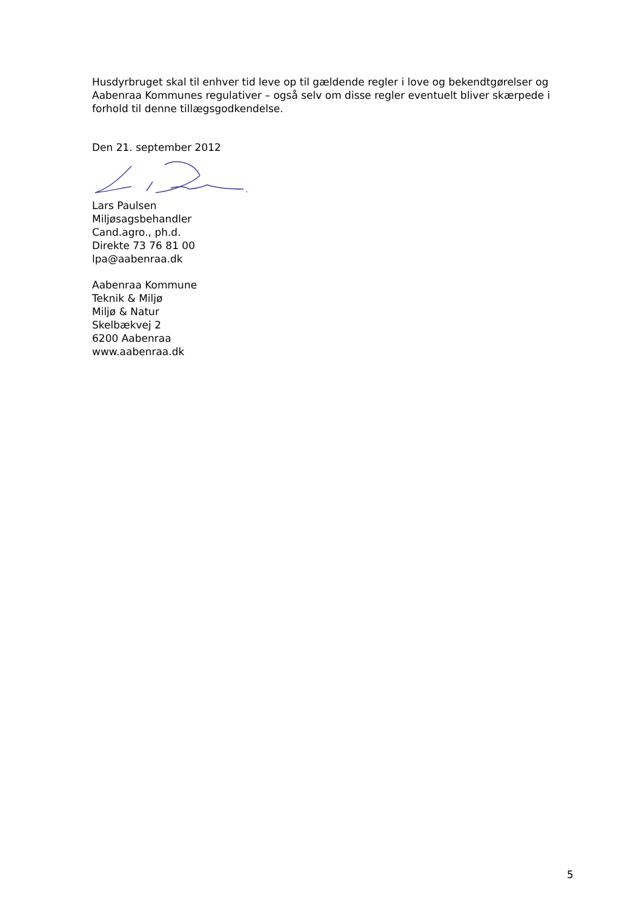Husdyrbruget skal til enhver tid leve op til gældende regler i love og bekendtgørelser og Aabenraa Kommunes regulativer – også selv om disse regler eventuelt bliver skærpede i forhold til denne tillægsgodkendelse.
Den 21. september 2012
Lars Paulsen
Miljøsagsbehandler
Cand.agro., ph.d.
Direkte 73 76 81 00
lpa@aabenraa.dk
Aabenraa Kommune
Teknik & Miljø
Miljø & Natur
Skelbækvej 2
6200 Aabenraa
www.aabenraa.dk
5